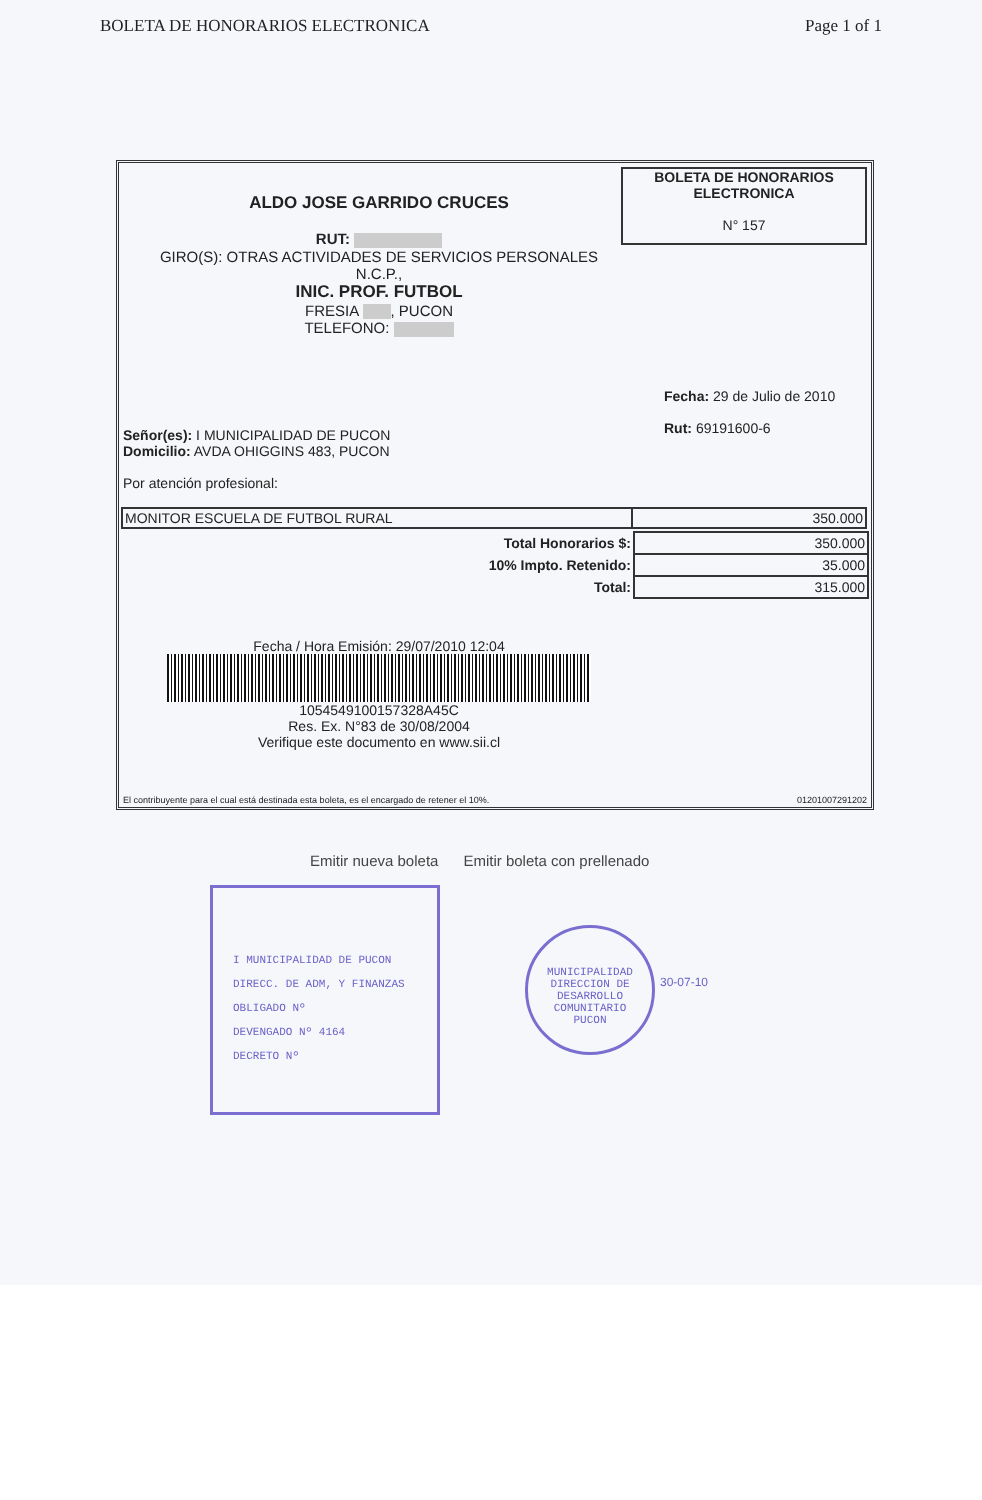BOLETA DE HONORARIOS ELECTRONICA Page 1 of 1
BOLETA DE HONORARIOS
ELECTRONICA
N° 157
ALDO JOSE GARRIDO CRUCES
RUT:
GIRO(S): OTRAS ACTIVIDADES DE SERVICIOS PERSONALES
N.C.P.,
INIC. PROF. FUTBOL
FRESIA , PUCON
TELEFONO:
Fecha: 29 de Julio de 2010
Rut: 69191600-6
Señor(es): I MUNICIPALIDAD DE PUCON
Domicilio: AVDA OHIGGINS 483, PUCON
Por atención profesional:
| MONITOR ESCUELA DE FUTBOL RURAL | 350.000 |
| Total Honorarios $: | 350.000 |
| 10% Impto. Retenido: | 35.000 |
| Total: | 315.000 |
Fecha / Hora Emisión: 29/07/2010 12:04
1054549100157328A45C
Res. Ex. N°83 de 30/08/2004
Verifique este documento en www.sii.cl
El contribuyente para el cual está destinada esta boleta, es el encargado de retener el 10%. 01201007291202
Emitir nueva boleta Emitir boleta con prellenado
I MUNICIPALIDAD DE PUCON
DIRECC. DE ADM, Y FINANZAS
OBLIGADO Nº
DEVENGADO Nº 4164
DECRETO Nº
MUNICIPALIDAD
DIRECCION DE DESARROLLO COMUNITARIO
PUCON
30-07-10